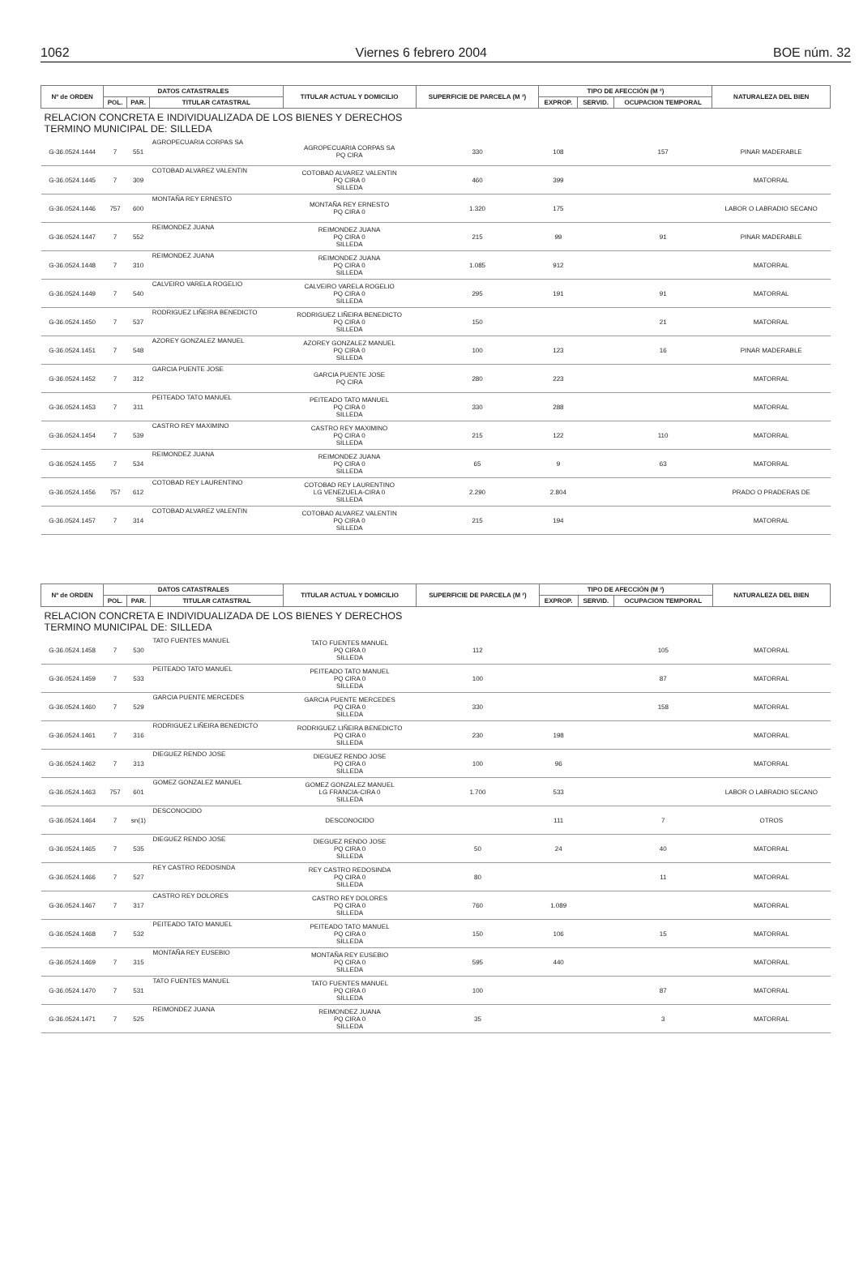1062 Viernes 6 febrero 2004 BOE núm. 32
| Nº de ORDEN | DATOS CATASTRALES | | | TITULAR ACTUAL Y DOMICILIO | SUPERFICIE DE PARCELA (M ²) | TIPO DE AFECCIÓN (M ²) | | | NATURALEZA DEL BIEN |
| --- | --- | --- | --- | --- | --- | --- | --- | --- | --- |
| | POL. | PAR. | TITULAR CATASTRAL | | | EXPROP. | SERVID. | OCUPACION TEMPORAL | |
| RELACION CONCRETA E INDIVIDUALIZADA DE LOS BIENES Y DERECHOS TERMINO MUNICIPAL DE: SILLEDA | | | | | | | | | |
| G-36.0524.1444 | 7 | 551 | AGROPECUARIA CORPAS SA | AGROPECUARIA CORPAS SA PQ CIRA | 330 | 108 | | 157 | PINAR MADERABLE |
| G-36.0524.1445 | 7 | 309 | COTOBAD ALVAREZ VALENTIN | COTOBAD ALVAREZ VALENTIN PQ CIRA 0 SILLEDA | 460 | 399 | | | MATORRAL |
| G-36.0524.1446 | 757 | 600 | MONTAÑA REY ERNESTO | MONTAÑA REY ERNESTO PQ CIRA 0 | 1.320 | 175 | | | LABOR O LABRADIO SECANO |
| G-36.0524.1447 | 7 | 552 | REIMONDEZ JUANA | REIMONDEZ JUANA PQ CIRA 0 SILLEDA | 215 | 99 | | 91 | PINAR MADERABLE |
| G-36.0524.1448 | 7 | 310 | REIMONDEZ JUANA | REIMONDEZ JUANA PQ CIRA 0 SILLEDA | 1.085 | 912 | | | MATORRAL |
| G-36.0524.1449 | 7 | 540 | CALVEIRO VARELA ROGELIO | CALVEIRO VARELA ROGELIO PQ CIRA 0 SILLEDA | 295 | 191 | | 91 | MATORRAL |
| G-36.0524.1450 | 7 | 537 | RODRIGUEZ LIÑEIRA BENEDICTO | RODRIGUEZ LIÑEIRA BENEDICTO PQ CIRA 0 SILLEDA | 150 | | | 21 | MATORRAL |
| G-36.0524.1451 | 7 | 548 | AZOREY GONZALEZ MANUEL | AZOREY GONZALEZ MANUEL PQ CIRA 0 SILLEDA | 100 | 123 | | 16 | PINAR MADERABLE |
| G-36.0524.1452 | 7 | 312 | GARCIA PUENTE JOSE | GARCIA PUENTE JOSE PQ CIRA | 280 | 223 | | | MATORRAL |
| G-36.0524.1453 | 7 | 311 | PEITEADO TATO MANUEL | PEITEADO TATO MANUEL PQ CIRA 0 SILLEDA | 330 | 288 | | | MATORRAL |
| G-36.0524.1454 | 7 | 539 | CASTRO REY MAXIMINO | CASTRO REY MAXIMINO PQ CIRA 0 SILLEDA | 215 | 122 | | 110 | MATORRAL |
| G-36.0524.1455 | 7 | 534 | REIMONDEZ JUANA | REIMONDEZ JUANA PQ CIRA 0 SILLEDA | 65 | 9 | | 63 | MATORRAL |
| G-36.0524.1456 | 757 | 612 | COTOBAD REY LAURENTINO | COTOBAD REY LAURENTINO LG VENEZUELA-CIRA 0 SILLEDA | 2.290 | 2.804 | | | PRADO O PRADERAS DE |
| G-36.0524.1457 | 7 | 314 | COTOBAD ALVAREZ VALENTIN | COTOBAD ALVAREZ VALENTIN PQ CIRA 0 SILLEDA | 215 | 194 | | | MATORRAL |
| Nº de ORDEN | DATOS CATASTRALES | | | TITULAR ACTUAL Y DOMICILIO | SUPERFICIE DE PARCELA (M ²) | TIPO DE AFECCIÓN (M ²) | | | NATURALEZA DEL BIEN |
| --- | --- | --- | --- | --- | --- | --- | --- | --- | --- |
| | POL. | PAR. | TITULAR CATASTRAL | | | EXPROP. | SERVID. | OCUPACION TEMPORAL | |
| RELACION CONCRETA E INDIVIDUALIZADA DE LOS BIENES Y DERECHOS TERMINO MUNICIPAL DE: SILLEDA | | | | | | | | | |
| G-36.0524.1458 | 7 | 530 | TATO FUENTES MANUEL | TATO FUENTES MANUEL PQ CIRA 0 SILLEDA | 112 | | | 105 | MATORRAL |
| G-36.0524.1459 | 7 | 533 | PEITEADO TATO MANUEL | PEITEADO TATO MANUEL PQ CIRA 0 SILLEDA | 100 | | | 87 | MATORRAL |
| G-36.0524.1460 | 7 | 529 | GARCIA PUENTE MERCEDES | GARCIA PUENTE MERCEDES PQ CIRA 0 SILLEDA | 330 | | | 158 | MATORRAL |
| G-36.0524.1461 | 7 | 316 | RODRIGUEZ LIÑEIRA BENEDICTO | RODRIGUEZ LIÑEIRA BENEDICTO PQ CIRA 0 SILLEDA | 230 | 198 | | | MATORRAL |
| G-36.0524.1462 | 7 | 313 | DIEGUEZ RENDO JOSE | DIEGUEZ RENDO JOSE PQ CIRA 0 SILLEDA | 100 | 96 | | | MATORRAL |
| G-36.0524.1463 | 757 | 601 | GOMEZ GONZALEZ MANUEL | GOMEZ GONZALEZ MANUEL LG FRANCIA-CIRA 0 SILLEDA | 1.700 | 533 | | | LABOR O LABRADIO SECANO |
| G-36.0524.1464 | 7 | sn(1) | DESCONOCIDO | DESCONOCIDO | | 111 | | 7 | OTROS |
| G-36.0524.1465 | 7 | 535 | DIEGUEZ RENDO JOSE | DIEGUEZ RENDO JOSE PQ CIRA 0 SILLEDA | 50 | 24 | | 40 | MATORRAL |
| G-36.0524.1466 | 7 | 527 | REY CASTRO REDOSINDA | REY CASTRO REDOSINDA PQ CIRA 0 SILLEDA | 80 | | | 11 | MATORRAL |
| G-36.0524.1467 | 7 | 317 | CASTRO REY DOLORES | CASTRO REY DOLORES PQ CIRA 0 SILLEDA | 760 | 1.089 | | | MATORRAL |
| G-36.0524.1468 | 7 | 532 | PEITEADO TATO MANUEL | PEITEADO TATO MANUEL PQ CIRA 0 SILLEDA | 150 | 106 | | 15 | MATORRAL |
| G-36.0524.1469 | 7 | 315 | MONTAÑA REY EUSEBIO | MONTAÑA REY EUSEBIO PQ CIRA 0 SILLEDA | 595 | 440 | | | MATORRAL |
| G-36.0524.1470 | 7 | 531 | TATO FUENTES MANUEL | TATO FUENTES MANUEL PQ CIRA 0 SILLEDA | 100 | | | 87 | MATORRAL |
| G-36.0524.1471 | 7 | 525 | REIMONDEZ JUANA | REIMONDEZ JUANA PQ CIRA 0 SILLEDA | 35 | | | 3 | MATORRAL |